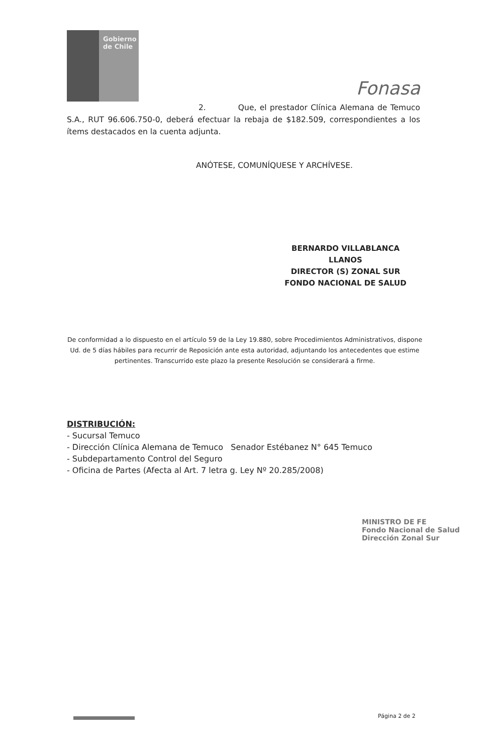Gobierno
de Chile
Fonasa
2. Que, el prestador Clínica Alemana de Temuco S.A., RUT 96.606.750-0, deberá efectuar la rebaja de $182.509, correspondientes a los ítems destacados en la cuenta adjunta.
ANÓTESE, COMUNÍQUESE Y ARCHÍVESE.
BERNARDO VILLABLANCA LLANOS
DIRECTOR (S) ZONAL SUR
FONDO NACIONAL DE SALUD
De conformidad a lo dispuesto en el artículo 59 de la Ley 19.880, sobre Procedimientos Administrativos, dispone Ud. de 5 días hábiles para recurrir de Reposición ante esta autoridad, adjuntando los antecedentes que estime pertinentes. Transcurrido este plazo la presente Resolución se considerará a firme.
DISTRIBUCIÓN:
- Sucursal Temuco
- Dirección Clínica Alemana de Temuco Senador Estébanez N° 645 Temuco
- Subdepartamento Control del Seguro
- Oficina de Partes (Afecta al Art. 7 letra g. Ley Nº 20.285/2008)
MINISTRO DE FE
Fondo Nacional de Salud
Dirección Zonal Sur
Página 2 de 2